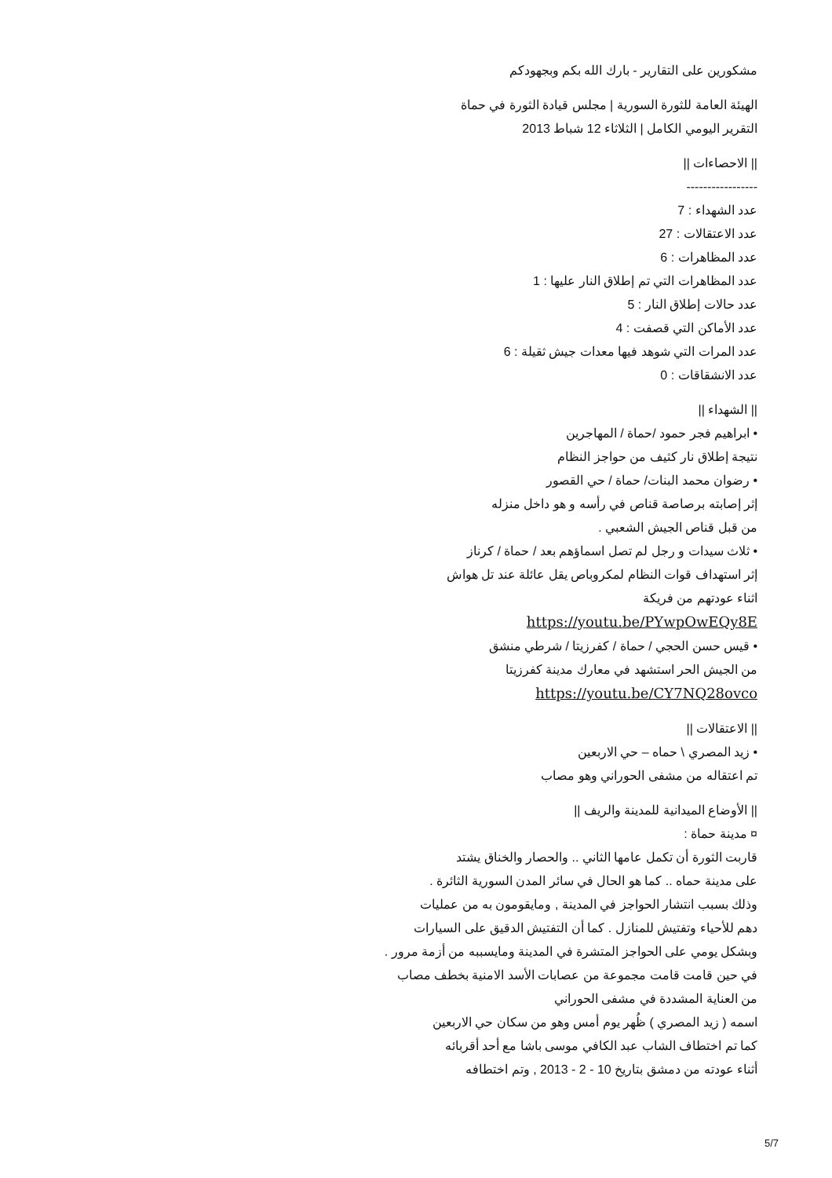مشكورين على التقارير - بارك الله بكم وبجهودكم
الهيئة العامة للثورة السورية | مجلس قيادة الثورة في حماة
التقرير اليومي الكامل | الثلاثاء 12 شباط 2013
|| الاحصاءات ||
-----------------
عدد الشهداء : 7
عدد الاعتقالات : 27
عدد المظاهرات : 6
عدد المظاهرات التي تم إطلاق النار عليها : 1
عدد حالات إطلاق النار : 5
عدد الأماكن التي قصفت : 4
عدد المرات التي شوهد فيها معدات جيش ثقيلة : 6
عدد الانشقاقات : 0
|| الشهداء ||
• ابراهيم فجر حمود /حماة / المهاجرين
نتيجة إطلاق نار كثيف من حواجز النظام
• رضوان محمد البنات/ حماة / حي القصور
إثر إصابته برصاصة قناص في رأسه و هو داخل منزله
من قبل قناص الجيش الشعبي .
• ثلاث سيدات و رجل لم تصل اسماؤهم بعد / حماة / كرناز
إثر استهداف قوات النظام لمكروباص يقل عائلة عند تل هواش
اثناء عودتهم من فريكة
https://youtu.be/PYwpOwEQy8E
• قيس حسن الحجي / حماة / كفرزيتا / شرطي منشق
من الجيش الحر استشهد في معارك مدينة كفرزيتا
https://youtu.be/CY7NQ28ovco
|| الاعتقالات ||
• زيد المصري \ حماه – حي الاربعين
تم اعتقاله من مشفى الحوراني وهو مصاب
|| الأوضاع الميدانية للمدينة والريف ||
¤ مدينة حماة :
قاربت الثورة أن تكمل عامها الثاني .. والحصار والخناق يشتد
على مدينة حماه .. كما هو الحال في سائر المدن السورية الثائرة .
وذلك بسبب انتشار الحواجز في المدينة , ومايقومون به من عمليات
دهم للأحياء وتفتيش للمنازل . كما أن التفتيش الدقيق على السيارات
وبشكل يومي على الحواجز المتشرة في المدينة ومايسببه من أزمة مرور .
في حين قامت قامت مجموعة من عصابات الأسد الامنية بخطف مصاب
من العناية المشددة في مشفى الحوراني
اسمه ( زيد المصري ) ظُهر يوم أمس وهو من سكان حي الاربعين
كما تم اختطاف الشاب عبد الكافي موسى باشا مع أحد أقربائه
أثناء عودته من دمشق بتاريخ 10 - 2 - 2013 , وتم اختطافه
5/7